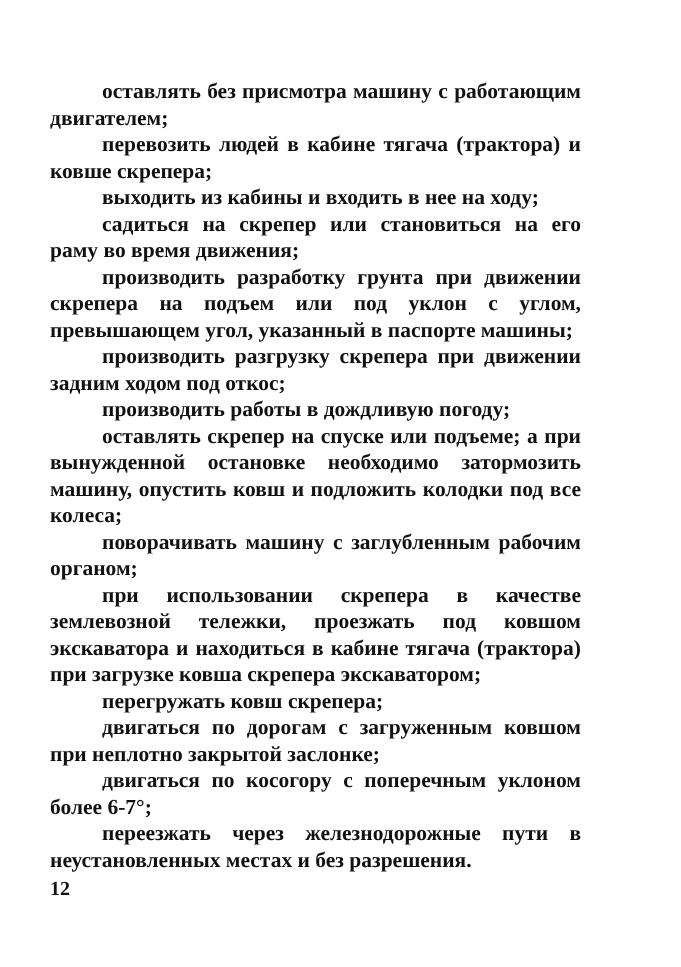оставлять без присмотра машину с работающим двигателем;
перевозить людей в кабине тягача (трактора) и ковше скрепера;
выходить из кабины и входить в нее на ходу;
садиться на скрепер или становиться на его раму во время движения;
производить разработку грунта при движении скрепера на подъем или под уклон с углом, превышающем угол, указанный в паспорте машины;
производить разгрузку скрепера при движении задним ходом под откос;
производить работы в дождливую погоду;
оставлять скрепер на спуске или подъеме; а при вынужденной остановке необходимо затормозить машину, опустить ковш и подложить колодки под все колеса;
поворачивать машину с заглубленным рабочим органом;
при использовании скрепера в качестве землевозной тележки, проезжать под ковшом экскаватора и находиться в кабине тягача (трактора) при загрузке ковша скрепера экскаватором;
перегружать ковш скрепера;
двигаться по дорогам с загруженным ковшом при неплотно закрытой заслонке;
двигаться по косогору с поперечным уклоном более 6-7°;
переезжать через железнодорожные пути в неустановленных местах и без разрешения.
12